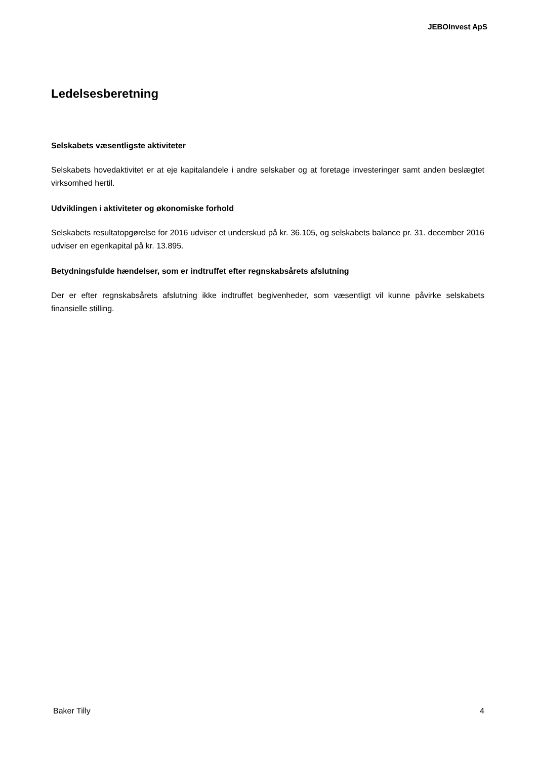JEBOInvest ApS
Ledelsesberetning
Selskabets væsentligste aktiviteter
Selskabets hovedaktivitet er at eje kapitalandele i andre selskaber og at foretage investeringer samt anden beslægtet virksomhed hertil.
Udviklingen i aktiviteter og økonomiske forhold
Selskabets resultatopgørelse for 2016 udviser et underskud på kr. 36.105, og selskabets balance pr. 31. december 2016 udviser en egenkapital på kr. 13.895.
Betydningsfulde hændelser, som er indtruffet efter regnskabsårets afslutning
Der er efter regnskabsårets afslutning ikke indtruffet begivenheder, som væsentligt vil kunne påvirke selskabets finansielle stilling.
Baker Tilly 4